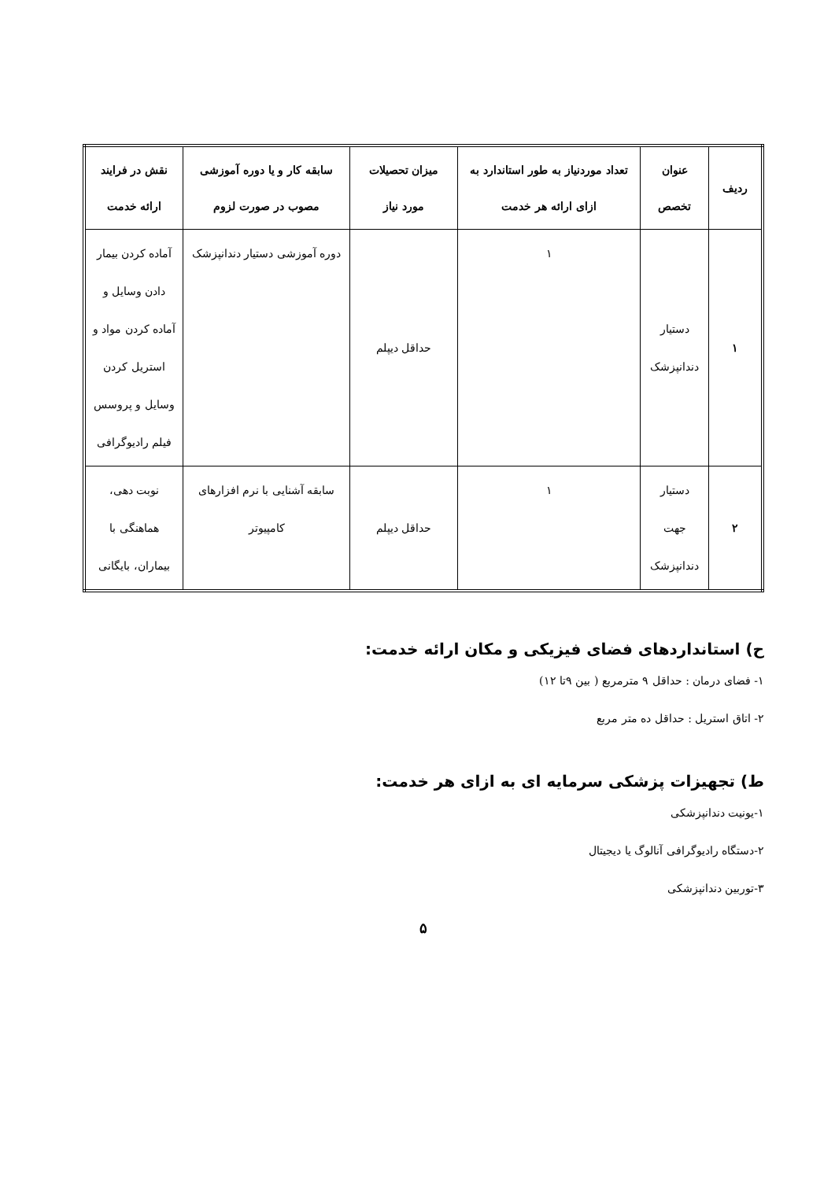| ردیف | عنوان تخصص | تعداد موردنیاز به طور استاندارد به ازای ارائه هر خدمت | میزان تحصیلات مورد نیاز | سابقه کار و یا دوره آموزشی مصوب در صورت لزوم | نقش در فرایند ارائه خدمت |
| --- | --- | --- | --- | --- | --- |
| ۱ | دستیار دندانپزشک | ۱ | حداقل دیپلم | دوره آموزشی دستیار دندانپزشک | آماده کردن بیمار دادن وسایل و آماده کردن مواد و استریل کردن وسایل و پروسس فیلم رادیوگرافی |
| ۲ | دستیار جهت دندانپزشک | ۱ | حداقل دیپلم | سابقه آشنایی با نرم افزارهای کامپیوتر | نوبت دهی، هماهنگی با بیماران، بایگانی |
ح) استانداردهای فضای فیزیکی و مکان ارائه خدمت:
۱- فضای درمان : حداقل ۹ مترمربع ( بین ۹تا ۱۲)
۲- اتاق استریل : حداقل ده متر مربع
ط) تجهیزات پزشکی سرمایه ای به ازای هر خدمت:
۱-یونیت دندانپزشکی
۲-دستگاه رادیوگرافی آنالوگ یا دیجیتال
۳-توربین دندانپزشکی
۵